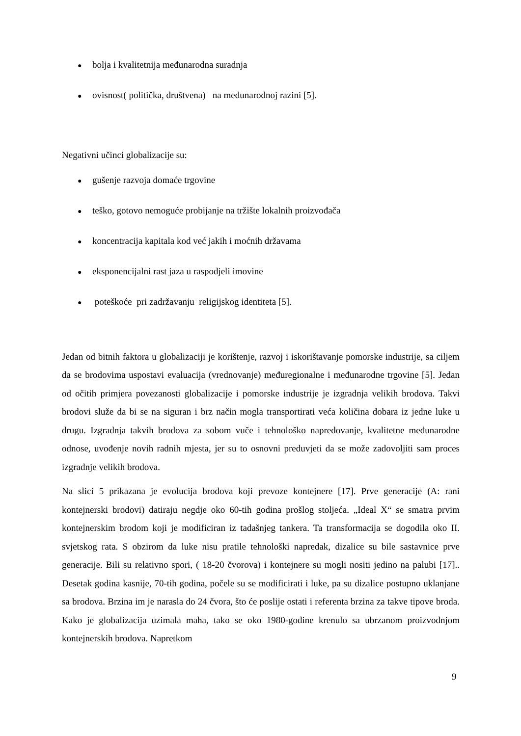● bolja i kvalitetnija međunarodna suradnja
● ovisnost( politička, društvena) na međunarodnoj razini [5].
Negativni učinci globalizacije su:
● gušenje razvoja domaće trgovine
● teško, gotovo nemoguće probijanje na tržište lokalnih proizvođača
● koncentracija kapitala kod već jakih i moćnih državama
● eksponencijalni rast jaza u raspodjeli imovine
● poteškoće pri zadržavanju religijskog identiteta [5].
Jedan od bitnih faktora u globalizaciji je korištenje, razvoj i iskorištavanje pomorske industrije, sa ciljem da se brodovima uspostavi evaluacija (vrednovanje) međuregionalne i međunarodne trgovine [5]. Jedan od očitih primjera povezanosti globalizacije i pomorske industrije je izgradnja velikih brodova. Takvi brodovi služe da bi se na siguran i brz način mogla transportirati veća količina dobara iz jedne luke u drugu. Izgradnja takvih brodova za sobom vuče i tehnološko napredovanje, kvalitetne međunarodne odnose, uvođenje novih radnih mjesta, jer su to osnovni preduvjeti da se može zadovoljiti sam proces izgradnje velikih brodova.
Na slici 5 prikazana je evolucija brodova koji prevoze kontejnere [17]. Prve generacije (A: rani kontejnerski brodovi) datiraju negdje oko 60-tih godina prošlog stoljeća. „Ideal X“ se smatra prvim kontejnerskim brodom koji je modificiran iz tadašnjeg tankera. Ta transformacija se dogodila oko II. svjetskog rata. S obzirom da luke nisu pratile tehnološki napredak, dizalice su bile sastavnice prve generacije. Bili su relativno spori, ( 18-20 čvorova) i kontejnere su mogli nositi jedino na palubi [17].. Desetak godina kasnije, 70-tih godina, počele su se modificirati i luke, pa su dizalice postupno uklanjane sa brodova. Brzina im je narasla do 24 čvora, što će poslije ostati i referenta brzina za takve tipove broda. Kako je globalizacija uzimala maha, tako se oko 1980-godine krenulo sa ubrzanom proizvodnjom kontejnerskih brodova. Napretkom
9